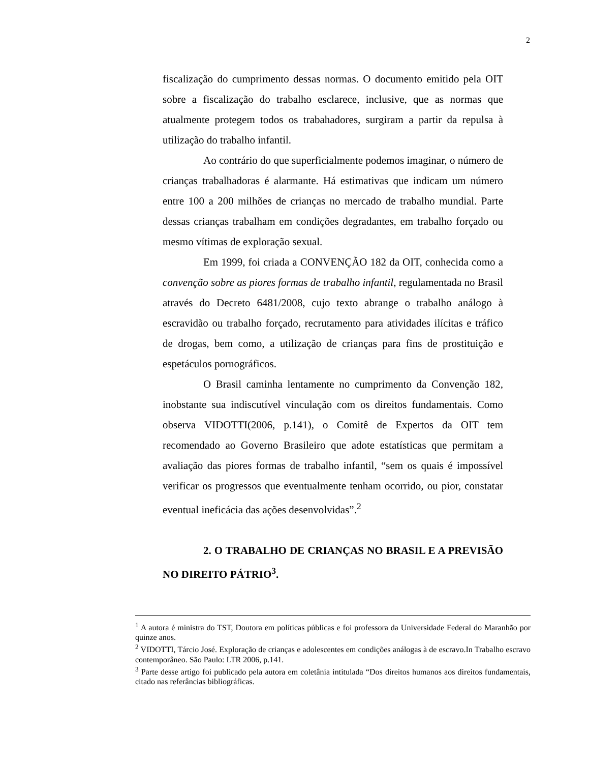2
fiscalização do cumprimento dessas normas. O documento emitido pela OIT sobre a fiscalização do trabalho esclarece, inclusive, que as normas que atualmente protegem todos os trabahadores, surgiram a partir da repulsa à utilização do trabalho infantil.
Ao contrário do que superficialmente podemos imaginar, o número de crianças trabalhadoras é alarmante. Há estimativas que indicam um número entre 100 a 200 milhões de crianças no mercado de trabalho mundial. Parte dessas crianças trabalham em condições degradantes, em trabalho forçado ou mesmo vítimas de exploração sexual.
Em 1999, foi criada a CONVENÇÃO 182 da OIT, conhecida como a convenção sobre as piores formas de trabalho infantil, regulamentada no Brasil através do Decreto 6481/2008, cujo texto abrange o trabalho análogo à escravidão ou trabalho forçado, recrutamento para atividades ilícitas e tráfico de drogas, bem como, a utilização de crianças para fins de prostituição e espetáculos pornográficos.
O Brasil caminha lentamente no cumprimento da Convenção 182, inobstante sua indiscutível vinculação com os direitos fundamentais. Como observa VIDOTTI(2006, p.141), o Comitê de Expertos da OIT tem recomendado ao Governo Brasileiro que adote estatísticas que permitam a avaliação das piores formas de trabalho infantil, “sem os quais é impossível verificar os progressos que eventualmente tenham ocorrido, ou pior, constatar eventual ineficácia das ações desenvolvidas”.<sup>2</sup>
2. O TRABALHO DE CRIANÇAS NO BRASIL E A PREVISÃO NO DIREITO PÁTRIO<sup>3</sup>.
<sup>1</sup> A autora é ministra do TST, Doutora em políticas públicas e foi professora da Universidade Federal do Maranhão por quinze anos.
<sup>2</sup> VIDOTTI, Tárcio José. Exploração de crianças e adolescentes em condições análogas à de escravo.In Trabalho escravo contemporâneo. São Paulo: LTR 2006, p.141.
<sup>3</sup> Parte desse artigo foi publicado pela autora em coletânia intitulada “Dos direitos humanos aos direitos fundamentais, citado nas referâncias bibliográficas.